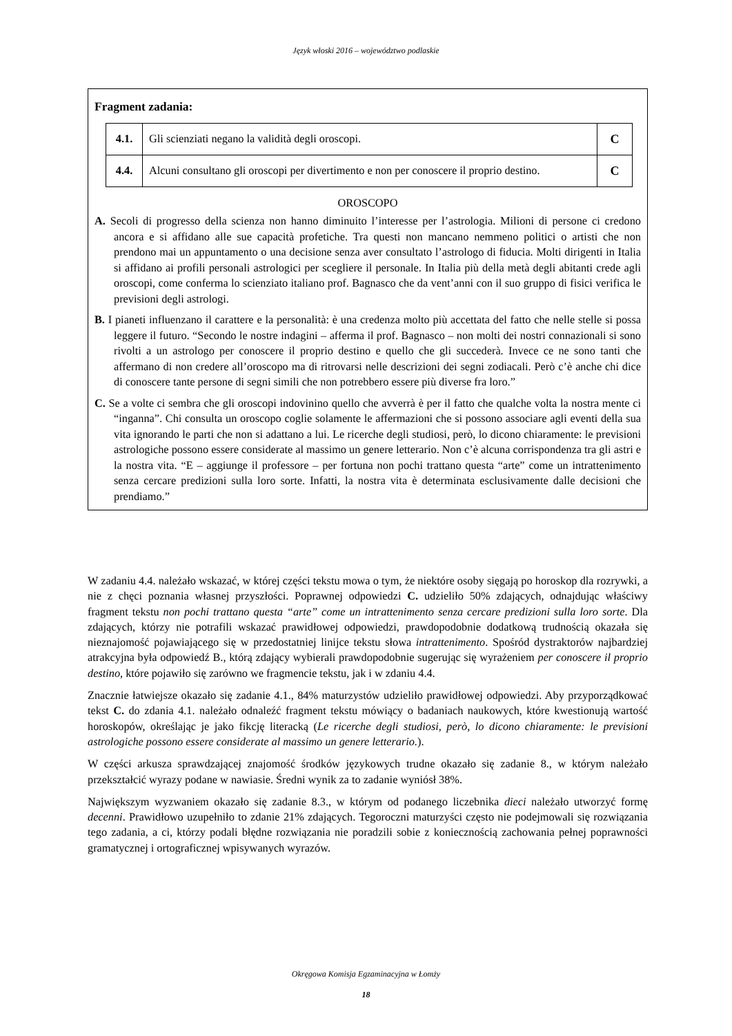Język włoski 2016 – województwo podlaskie
Fragment zadania:
| 4.1. | Gli scienziati negano la validità degli oroscopi. | C |
| 4.4. | Alcuni consultano gli oroscopi per divertimento e non per conoscere il proprio destino. | C |
OROSCOPO
A. Secoli di progresso della scienza non hanno diminuito l’interesse per l’astrologia. Milioni di persone ci credono ancora e si affidano alle sue capacità profetiche. Tra questi non mancano nemmeno politici o artisti che non prendono mai un appuntamento o una decisione senza aver consultato l’astrologo di fiducia. Molti dirigenti in Italia si affidano ai profili personali astrologici per scegliere il personale. In Italia più della metà degli abitanti crede agli oroscopi, come conferma lo scienziato italiano prof. Bagnasco che da vent’anni con il suo gruppo di fisici verifica le previsioni degli astrologi.
B. I pianeti influenzano il carattere e la personalità: è una credenza molto più accettata del fatto che nelle stelle si possa leggere il futuro. “Secondo le nostre indagini – afferma il prof. Bagnasco – non molti dei nostri connazionali si sono rivolti a un astrologo per conoscere il proprio destino e quello che gli succederà. Invece ce ne sono tanti che affermano di non credere all’oroscopo ma di ritrovarsi nelle descrizioni dei segni zodiacali. Però c’è anche chi dice di conoscere tante persone di segni simili che non potrebbero essere più diverse fra loro.”
C. Se a volte ci sembra che gli oroscopi indovinino quello che avverrà è per il fatto che qualche volta la nostra mente ci “inganna”. Chi consulta un oroscopo coglie solamente le affermazioni che si possono associare agli eventi della sua vita ignorando le parti che non si adattano a lui. Le ricerche degli studiosi, però, lo dicono chiaramente: le previsioni astrologiche possono essere considerate al massimo un genere letterario. Non c’è alcuna corrispondenza tra gli astri e la nostra vita. “E – aggiunge il professore – per fortuna non pochi trattano questa “arte” come un intrattenimento senza cercare predizioni sulla loro sorte. Infatti, la nostra vita è determinata esclusivamente dalle decisioni che prendiamo.”
W zadaniu 4.4. należało wskazać, w której części tekstu mowa o tym, że niektóre osoby sięgają po horoskop dla rozrywki, a nie z chęci poznania własnej przyszłości. Poprawnej odpowiedzi C. udzieliło 50% zdających, odnajdując właściwy fragment tekstu non pochi trattano questa “arte” come un intrattenimento senza cercare predizioni sulla loro sorte. Dla zdających, którzy nie potrafili wskazać prawidłowej odpowiedzi, prawdopodobnie dodatkową trudnością okazała się nieznajomość pojawiającego się w przedostatniej linijce tekstu słowa intrattenimento. Spośród dystraktorów najbardziej atrakcyjna była odpowiedź B., którą zdający wybierali prawdopodobnie sugerując się wyrażeniem per conoscere il proprio destino, które pojawiło się zarówno we fragmencie tekstu, jak i w zdaniu 4.4.
Znacznie łatwiejsze okazało się zadanie 4.1., 84% maturzystów udzieliło prawidłowej odpowiedzi. Aby przyporządkować tekst C. do zdania 4.1. należało odnaleźć fragment tekstu mówiący o badaniach naukowych, które kwestionują wartość horoskopów, określając je jako fikcję literacką (Le ricerche degli studiosi, però, lo dicono chiaramente: le previsioni astrologiche possono essere considerate al massimo un genere letterario.).
W części arkusza sprawdzającej znajomość środków językowych trudne okazało się zadanie 8., w którym należało przekształcić wyrazy podane w nawiasie. Średni wynik za to zadanie wyniósł 38%.
Największym wyzwaniem okazało się zadanie 8.3., w którym od podanego liczebnika dieci należało utworzyć formę decenni. Prawidłowo uzupełniło to zdanie 21% zdających. Tegoroczni maturzyści często nie podejmowali się rozwiązania tego zadania, a ci, którzy podali błędne rozwiązania nie poradzili sobie z koniecznością zachowania pełnej poprawności gramatycznej i ortograficznej wpisywanych wyrazów.
Okręgowa Komisja Egzaminacyjna w Łomży
18